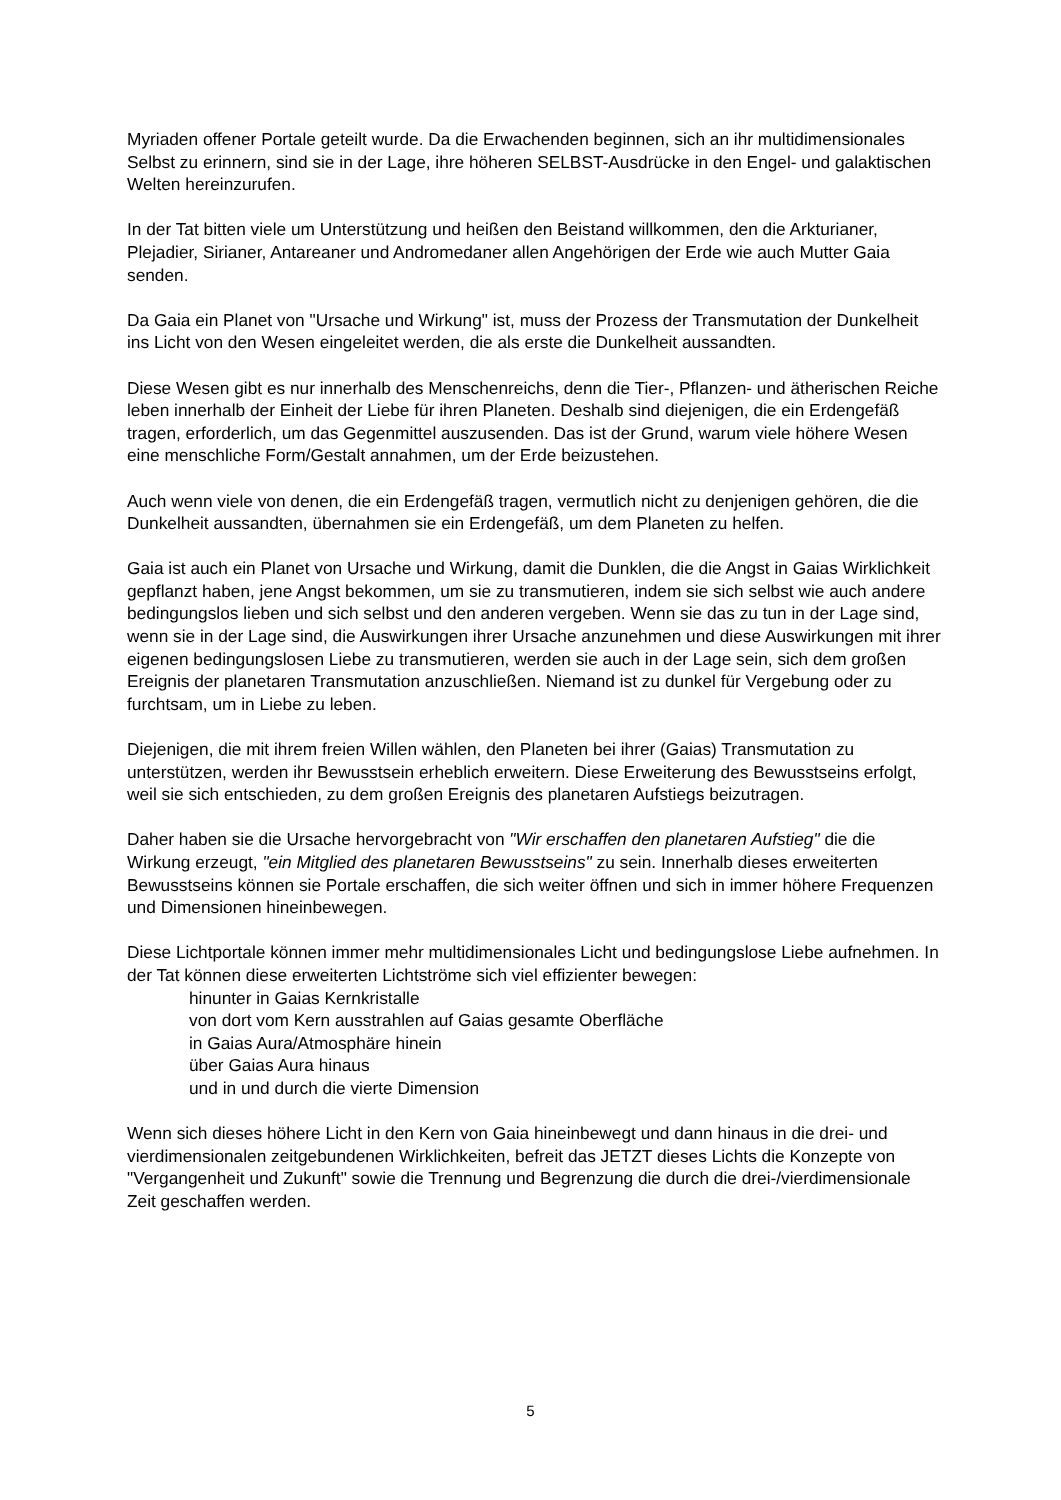Myriaden offener Portale geteilt wurde. Da die Erwachenden beginnen, sich an ihr multidimensionales Selbst zu erinnern, sind sie in der Lage, ihre höheren SELBST-Ausdrücke in den Engel- und galaktischen Welten hereinzurufen.
In der Tat bitten viele um Unterstützung und heißen den Beistand willkommen, den die Arkturianer, Plejadier, Sirianer, Antareaner und Andromedaner allen Angehörigen der Erde wie auch Mutter Gaia senden.
Da Gaia ein Planet von "Ursache und Wirkung" ist, muss der Prozess der Transmutation der Dunkelheit ins Licht von den Wesen eingeleitet werden, die als erste die Dunkelheit aussandten.
Diese Wesen gibt es nur innerhalb des Menschenreichs, denn die Tier-, Pflanzen- und ätherischen Reiche leben innerhalb der Einheit der Liebe für ihren Planeten. Deshalb sind diejenigen, die ein Erdengefäß tragen, erforderlich, um das Gegenmittel auszusenden. Das ist der Grund, warum viele höhere Wesen eine menschliche Form/Gestalt annahmen, um der Erde beizustehen.
Auch wenn viele von denen, die ein Erdengefäß tragen, vermutlich nicht zu denjenigen gehören, die die Dunkelheit aussandten, übernahmen sie ein Erdengefäß, um dem Planeten zu helfen.
Gaia ist auch ein Planet von Ursache und Wirkung, damit die Dunklen, die die Angst in Gaias Wirklichkeit gepflanzt haben, jene Angst bekommen, um sie zu transmutieren, indem sie sich selbst wie auch andere bedingungslos lieben und sich selbst und den anderen vergeben. Wenn sie das zu tun in der Lage sind, wenn sie in der Lage sind, die Auswirkungen ihrer Ursache anzunehmen und diese Auswirkungen mit ihrer eigenen bedingungslosen Liebe zu transmutieren, werden sie auch in der Lage sein, sich dem großen Ereignis der planetaren Transmutation anzuschließen. Niemand ist zu dunkel für Vergebung oder zu furchtsam, um in Liebe zu leben.
Diejenigen, die mit ihrem freien Willen wählen, den Planeten bei ihrer (Gaias) Transmutation zu unterstützen, werden ihr Bewusstsein erheblich erweitern. Diese Erweiterung des Bewusstseins erfolgt, weil sie sich entschieden, zu dem großen Ereignis des planetaren Aufstiegs beizutragen.
Daher haben sie die Ursache hervorgebracht von "Wir erschaffen den planetaren Aufstieg" die die Wirkung erzeugt, "ein Mitglied des planetaren Bewusstseins" zu sein. Innerhalb dieses erweiterten Bewusstseins können sie Portale erschaffen, die sich weiter öffnen und sich in immer höhere Frequenzen und Dimensionen hineinbewegen.
Diese Lichtportale können immer mehr multidimensionales Licht und bedingungslose Liebe aufnehmen. In der Tat können diese erweiterten Lichtströme sich viel effizienter bewegen:
hinunter in Gaias Kernkristalle
von dort vom Kern ausstrahlen auf Gaias gesamte Oberfläche
in Gaias Aura/Atmosphäre hinein
über Gaias Aura hinaus
und in und durch die vierte Dimension
Wenn sich dieses höhere Licht in den Kern von Gaia hineinbewegt und dann hinaus in die drei- und vierdimensionalen zeitgebundenen Wirklichkeiten, befreit das JETZT dieses Lichts die Konzepte von "Vergangenheit und Zukunft" sowie die Trennung und Begrenzung die durch die drei-/vierdimensionale Zeit geschaffen werden.
5